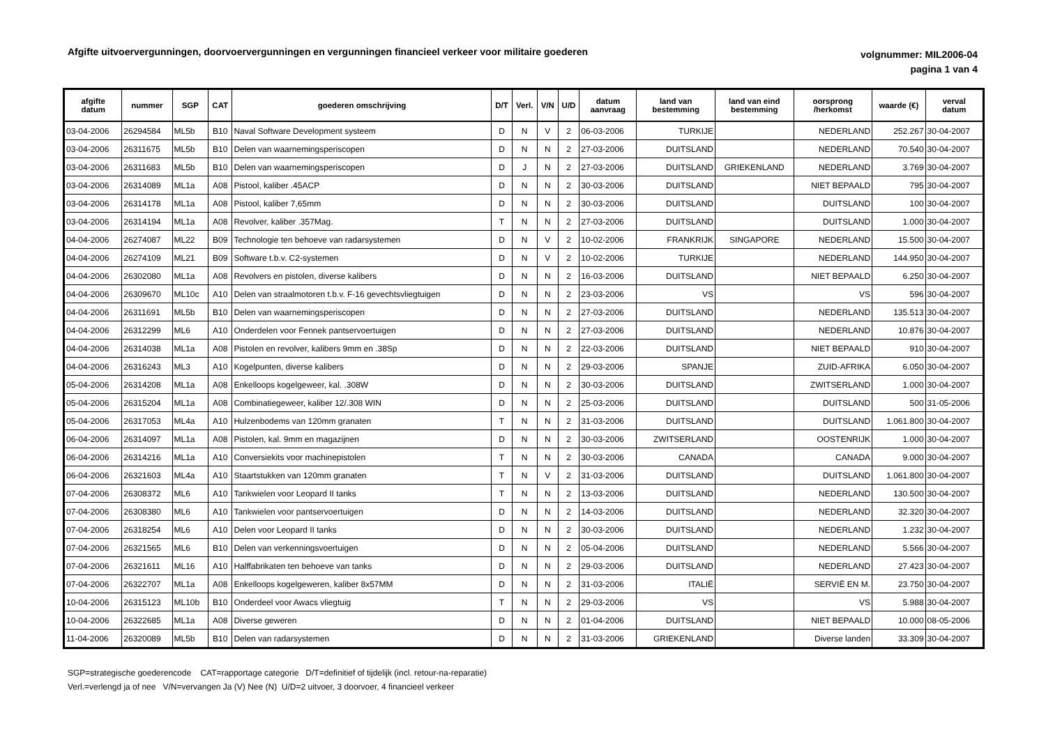Afgifte uitvoervergunningen, doorvoervergunningen en vergunningen financieel verkeer voor militaire goederen
volgnummer: MIL2006-04
pagina 1 van 4
| afgifte datum | nummer | SGP | CAT | goederen omschrijving | D/T | Verl. | V/N | U/D | datum aanvraag | land van bestemming | land van eind bestemming | oorsprong /herkomst | waarde (€) | verval datum |
| --- | --- | --- | --- | --- | --- | --- | --- | --- | --- | --- | --- | --- | --- | --- |
| 03-04-2006 | 26294584 | ML5b | B10 | Naval Software Development systeem | D | N | V | 2 | 06-03-2006 | TURKIJE | | NEDERLAND | 252.267 | 30-04-2007 |
| 03-04-2006 | 26311675 | ML5b | B10 | Delen van waarnemingsperiscopen | D | N | N | 2 | 27-03-2006 | DUITSLAND | | NEDERLAND | 70.540 | 30-04-2007 |
| 03-04-2006 | 26311683 | ML5b | B10 | Delen van waarnemingsperiscopen | D | J | N | 2 | 27-03-2006 | DUITSLAND | GRIEKENLAND | NEDERLAND | 3.769 | 30-04-2007 |
| 03-04-2006 | 26314089 | ML1a | A08 | Pistool, kaliber .45ACP | D | N | N | 2 | 30-03-2006 | DUITSLAND | | NIET BEPAALD | 795 | 30-04-2007 |
| 03-04-2006 | 26314178 | ML1a | A08 | Pistool, kaliber 7,65mm | D | N | N | 2 | 30-03-2006 | DUITSLAND | | DUITSLAND | 100 | 30-04-2007 |
| 03-04-2006 | 26314194 | ML1a | A08 | Revolver, kaliber .357Mag. | T | N | N | 2 | 27-03-2006 | DUITSLAND | | DUITSLAND | 1.000 | 30-04-2007 |
| 04-04-2006 | 26274087 | ML22 | B09 | Technologie ten behoeve van radarsystemen | D | N | V | 2 | 10-02-2006 | FRANKRIJK | SINGAPORE | NEDERLAND | 15.500 | 30-04-2007 |
| 04-04-2006 | 26274109 | ML21 | B09 | Software t.b.v. C2-systemen | D | N | V | 2 | 10-02-2006 | TURKIJE | | NEDERLAND | 144.950 | 30-04-2007 |
| 04-04-2006 | 26302080 | ML1a | A08 | Revolvers en pistolen, diverse kalibers | D | N | N | 2 | 16-03-2006 | DUITSLAND | | NIET BEPAALD | 6.250 | 30-04-2007 |
| 04-04-2006 | 26309670 | ML10c | A10 | Delen van straalmotoren t.b.v. F-16 gevechtsvliegtuigen | D | N | N | 2 | 23-03-2006 | VS | | VS | 596 | 30-04-2007 |
| 04-04-2006 | 26311691 | ML5b | B10 | Delen van waarnemingsperiscopen | D | N | N | 2 | 27-03-2006 | DUITSLAND | | NEDERLAND | 135.513 | 30-04-2007 |
| 04-04-2006 | 26312299 | ML6 | A10 | Onderdelen voor Fennek pantservoertuigen | D | N | N | 2 | 27-03-2006 | DUITSLAND | | NEDERLAND | 10.876 | 30-04-2007 |
| 04-04-2006 | 26314038 | ML1a | A08 | Pistolen en revolver, kalibers 9mm en .38Sp | D | N | N | 2 | 22-03-2006 | DUITSLAND | | NIET BEPAALD | 910 | 30-04-2007 |
| 04-04-2006 | 26316243 | ML3 | A10 | Kogelpunten, diverse kalibers | D | N | N | 2 | 29-03-2006 | SPANJE | | ZUID-AFRIKA | 6.050 | 30-04-2007 |
| 05-04-2006 | 26314208 | ML1a | A08 | Enkelloops kogelgeweer, kal. .308W | D | N | N | 2 | 30-03-2006 | DUITSLAND | | ZWITSERLAND | 1.000 | 30-04-2007 |
| 05-04-2006 | 26315204 | ML1a | A08 | Combinatiegeweer, kaliber 12/.308 WIN | D | N | N | 2 | 25-03-2006 | DUITSLAND | | DUITSLAND | 500 | 31-05-2006 |
| 05-04-2006 | 26317053 | ML4a | A10 | Hulzenbodems van 120mm granaten | T | N | N | 2 | 31-03-2006 | DUITSLAND | | DUITSLAND | 1.061.800 | 30-04-2007 |
| 06-04-2006 | 26314097 | ML1a | A08 | Pistolen, kal. 9mm en magazijnen | D | N | N | 2 | 30-03-2006 | ZWITSERLAND | | OOSTENRIJK | 1.000 | 30-04-2007 |
| 06-04-2006 | 26314216 | ML1a | A10 | Conversiekits voor machinepistolen | T | N | N | 2 | 30-03-2006 | CANADA | | CANADA | 9.000 | 30-04-2007 |
| 06-04-2006 | 26321603 | ML4a | A10 | Staartstukken van 120mm granaten | T | N | V | 2 | 31-03-2006 | DUITSLAND | | DUITSLAND | 1.061.800 | 30-04-2007 |
| 07-04-2006 | 26308372 | ML6 | A10 | Tankwielen voor Leopard II tanks | T | N | N | 2 | 13-03-2006 | DUITSLAND | | NEDERLAND | 130.500 | 30-04-2007 |
| 07-04-2006 | 26308380 | ML6 | A10 | Tankwielen voor pantservoertuigen | D | N | N | 2 | 14-03-2006 | DUITSLAND | | NEDERLAND | 32.320 | 30-04-2007 |
| 07-04-2006 | 26318254 | ML6 | A10 | Delen voor Leopard II tanks | D | N | N | 2 | 30-03-2006 | DUITSLAND | | NEDERLAND | 1.232 | 30-04-2007 |
| 07-04-2006 | 26321565 | ML6 | B10 | Delen van verkenningsvoertuigen | D | N | N | 2 | 05-04-2006 | DUITSLAND | | NEDERLAND | 5.566 | 30-04-2007 |
| 07-04-2006 | 26321611 | ML16 | A10 | Halffabrikaten ten behoeve van tanks | D | N | N | 2 | 29-03-2006 | DUITSLAND | | NEDERLAND | 27.423 | 30-04-2007 |
| 07-04-2006 | 26322707 | ML1a | A08 | Enkelloops kogelgeweren, kaliber 8x57MM | D | N | N | 2 | 31-03-2006 | ITALIË | | SERVIË EN M. | 23.750 | 30-04-2007 |
| 10-04-2006 | 26315123 | ML10b | B10 | Onderdeel voor Awacs vliegtuig | T | N | N | 2 | 29-03-2006 | VS | | VS | 5.988 | 30-04-2007 |
| 10-04-2006 | 26322685 | ML1a | A08 | Diverse geweren | D | N | N | 2 | 01-04-2006 | DUITSLAND | | NIET BEPAALD | 10.000 | 08-05-2006 |
| 11-04-2006 | 26320089 | ML5b | B10 | Delen van radarsystemen | D | N | N | 2 | 31-03-2006 | GRIEKENLAND | | Diverse landen | 33.309 | 30-04-2007 |
SGP=strategische goederencode CAT=rapportage categorie D/T=definitief of tijdelijk (incl. retour-na-reparatie)
Verl.=verlengd ja of nee V/N=vervangen Ja (V) Nee (N) U/D=2 uitvoer, 3 doorvoer, 4 financieel verkeer